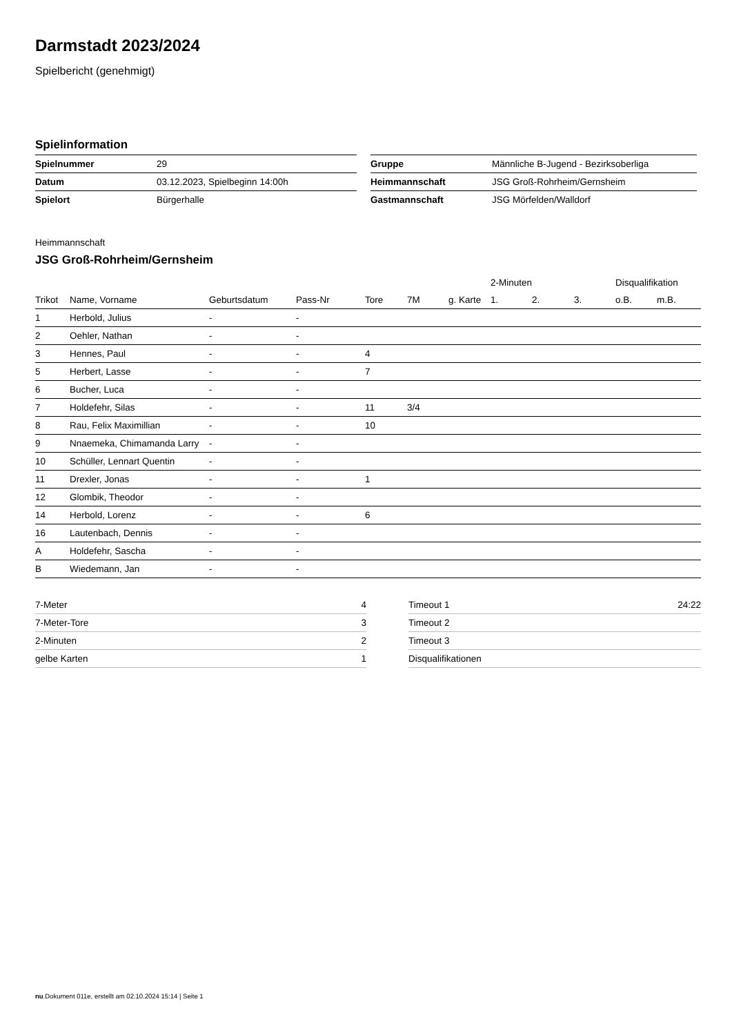Darmstadt 2023/2024
Spielbericht (genehmigt)
Spielinformation
| Spielnummer | 29 |
| Datum | 03.12.2023, Spielbeginn 14:00h |
| Spielort | Bürgerhalle |
| Gruppe | Männliche B-Jugend - Bezirksoberliga |
| Heimmannschaft | JSG Groß-Rohrheim/Gernsheim |
| Gastmannschaft | JSG Mörfelden/Walldorf |
Heimmannschaft
JSG Groß-Rohrheim/Gernsheim
| | | | | | | | 2-Minuten | | | Disqualifikation | |
| --- | --- | --- | --- | --- | --- | --- | --- | --- | --- | --- | --- |
| Trikot | Name, Vorname | Geburtsdatum | Pass-Nr | Tore | 7M | g. Karte | 1. | 2. | 3. | o.B. | m.B. |
| 1 | Herbold, Julius | - | - | | | | | | | | |
| 2 | Oehler, Nathan | - | - | | | | | | | | |
| 3 | Hennes, Paul | - | - | 4 | | | | | | | |
| 5 | Herbert, Lasse | - | - | 7 | | | | | | | |
| 6 | Bucher, Luca | - | - | | | | | | | | |
| 7 | Holdefehr, Silas | - | - | 11 | 3/4 | | | | | | |
| 8 | Rau, Felix Maximillian | - | - | 10 | | | | | | | |
| 9 | Nnaemeka, Chimamanda Larry | - | - | | | | | | | | |
| 10 | Schüller, Lennart Quentin | - | - | | | | | | | | |
| 11 | Drexler, Jonas | - | - | 1 | | | | | | | |
| 12 | Glombik, Theodor | - | - | | | | | | | | |
| 14 | Herbold, Lorenz | - | - | 6 | | | | | | | |
| 16 | Lautenbach, Dennis | - | - | | | | | | | | |
| A | Holdefehr, Sascha | - | - | | | | | | | | |
| B | Wiedemann, Jan | - | - | | | | | | | | |
| 7-Meter | 4 |
| 7-Meter-Tore | 3 |
| 2-Minuten | 2 |
| gelbe Karten | 1 |
| Timeout 1 | 24:22 |
| Timeout 2 | |
| Timeout 3 | |
| Disqualifikationen | |
nu.Dokument 011e, erstellt am 02.10.2024 15:14 | Seite 1